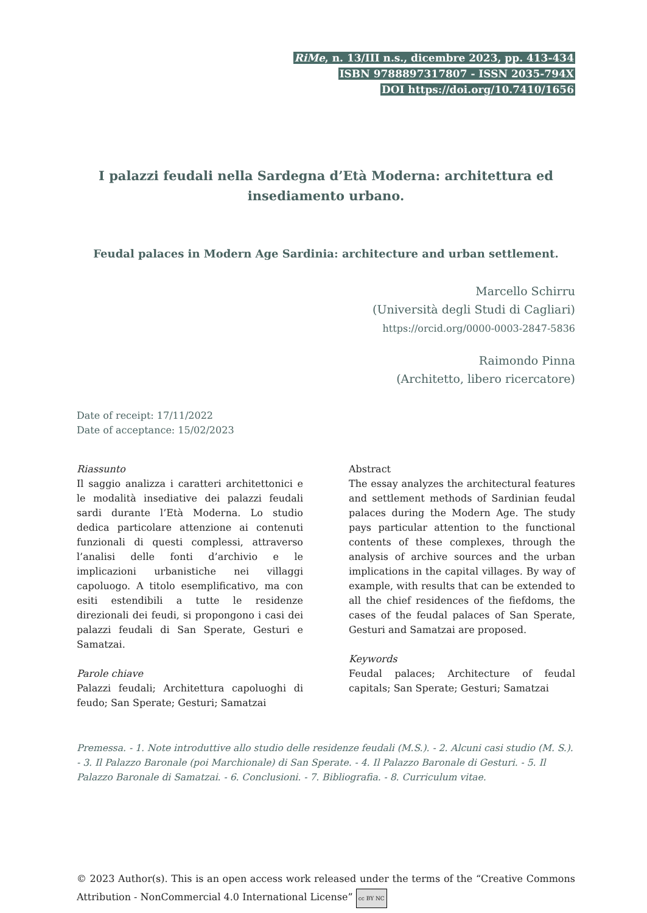RiMe, n. 13/III n.s., dicembre 2023, pp. 413-434
ISBN 9788897317807 - ISSN 2035-794X
DOI https://doi.org/10.7410/1656
I palazzi feudali nella Sardegna d’Età Moderna: architettura ed insediamento urbano.
Feudal palaces in Modern Age Sardinia: architecture and urban settlement.
Marcello Schirru
(Università degli Studi di Cagliari)
https://orcid.org/0000-0003-2847-5836
Raimondo Pinna
(Architetto, libero ricercatore)
Date of receipt: 17/11/2022
Date of acceptance: 15/02/2023
Riassunto
Il saggio analizza i caratteri architettonici e le modalità insediative dei palazzi feudali sardi durante l’Età Moderna. Lo studio dedica particolare attenzione ai contenuti funzionali di questi complessi, attraverso l’analisi delle fonti d’archivio e le implicazioni urbanistiche nei villaggi capoluogo. A titolo esemplificativo, ma con esiti estendibili a tutte le residenze direzionali dei feudi, si propongono i casi dei palazzi feudali di San Sperate, Gesturi e Samatzai.
Parole chiave
Palazzi feudali; Architettura capoluoghi di feudo; San Sperate; Gesturi; Samatzai
Abstract
The essay analyzes the architectural features and settlement methods of Sardinian feudal palaces during the Modern Age. The study pays particular attention to the functional contents of these complexes, through the analysis of archive sources and the urban implications in the capital villages. By way of example, with results that can be extended to all the chief residences of the fiefdoms, the cases of the feudal palaces of San Sperate, Gesturi and Samatzai are proposed.
Keywords
Feudal palaces; Architecture of feudal capitals; San Sperate; Gesturi; Samatzai
Premessa. - 1. Note introduttive allo studio delle residenze feudali (M.S.). - 2. Alcuni casi studio (M. S.). - 3. Il Palazzo Baronale (poi Marchionale) di San Sperate. - 4. Il Palazzo Baronale di Gesturi. - 5. Il Palazzo Baronale di Samatzai. - 6. Conclusioni. - 7. Bibliografia. - 8. Curriculum vitae.
© 2023 Author(s). This is an open access work released under the terms of the “Creative Commons Attribution - NonCommercial 4.0 International License” cc BY NC